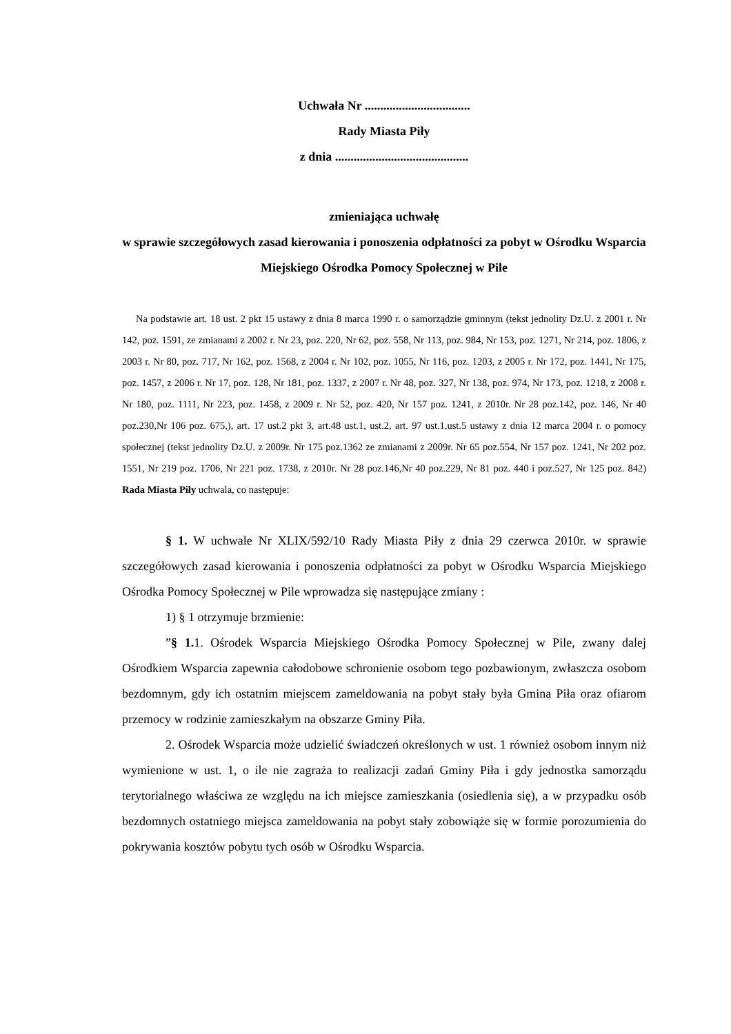Uchwała Nr ..................................
Rady Miasta Piły
z dnia ...........................................
zmieniająca uchwałę
w sprawie szczegółowych zasad kierowania i ponoszenia odpłatności za pobyt w Ośrodku Wsparcia Miejskiego Ośrodka Pomocy Społecznej w Pile
Na podstawie art. 18 ust. 2 pkt 15 ustawy z dnia 8 marca 1990 r. o samorządzie gminnym (tekst jednolity Dz.U. z 2001 r. Nr 142, poz. 1591, ze zmianami z 2002 r. Nr 23, poz. 220, Nr 62, poz. 558, Nr 113, poz. 984, Nr 153, poz. 1271, Nr 214, poz. 1806, z 2003 r. Nr 80, poz. 717, Nr 162, poz. 1568, z 2004 r. Nr 102, poz. 1055, Nr 116, poz. 1203, z 2005 r. Nr 172, poz. 1441, Nr 175, poz. 1457, z 2006 r. Nr 17, poz. 128, Nr 181, poz. 1337, z 2007 r. Nr 48, poz. 327, Nr 138, poz. 974, Nr 173, poz. 1218, z 2008 r. Nr 180, poz. 1111, Nr 223, poz. 1458, z 2009 r. Nr 52, poz. 420, Nr 157 poz. 1241, z 2010r. Nr 28 poz.142, poz. 146, Nr 40 poz.230,Nr 106 poz. 675,), art. 17 ust.2 pkt 3, art.48 ust.1, ust.2, art. 97 ust.1,ust.5 ustawy z dnia 12 marca 2004 r. o pomocy społecznej (tekst jednolity Dz.U. z 2009r. Nr 175 poz.1362 ze zmianami z 2009r. Nr 65 poz.554, Nr 157 poz. 1241, Nr 202 poz. 1551, Nr 219 poz. 1706, Nr 221 poz. 1738, z 2010r. Nr 28 poz.146,Nr 40 poz.229, Nr 81 poz. 440 i poz.527, Nr 125 poz. 842) Rada Miasta Piły uchwala, co następuje:
§ 1. W uchwale Nr XLIX/592/10 Rady Miasta Piły z dnia 29 czerwca 2010r. w sprawie szczegółowych zasad kierowania i ponoszenia odpłatności za pobyt w Ośrodku Wsparcia Miejskiego Ośrodka Pomocy Społecznej w Pile wprowadza się następujące zmiany :
1) § 1 otrzymuje brzmienie:
”§ 1. 1. Ośrodek Wsparcia Miejskiego Ośrodka Pomocy Społecznej w Pile, zwany dalej Ośrodkiem Wsparcia zapewnia całodobowe schronienie osobom tego pozbawionym, zwłaszcza osobom bezdomnym, gdy ich ostatnim miejscem zameldowania na pobyt stały była Gmina Piła oraz ofiarom przemocy w rodzinie zamieszkałym na obszarze Gminy Piła.
2. Ośrodek Wsparcia może udzielić świadczeń określonych w ust. 1 również osobom innym niż wymienione w ust. 1, o ile nie zagraża to realizacji zadań Gminy Piła i gdy jednostka samorządu terytorialnego właściwa ze względu na ich miejsce zamieszkania (osiedlenia się), a w przypadku osób bezdomnych ostatniego miejsca zameldowania na pobyt stały zobowiąże się w formie porozumienia do pokrywania kosztów pobytu tych osób w Ośrodku Wsparcia.